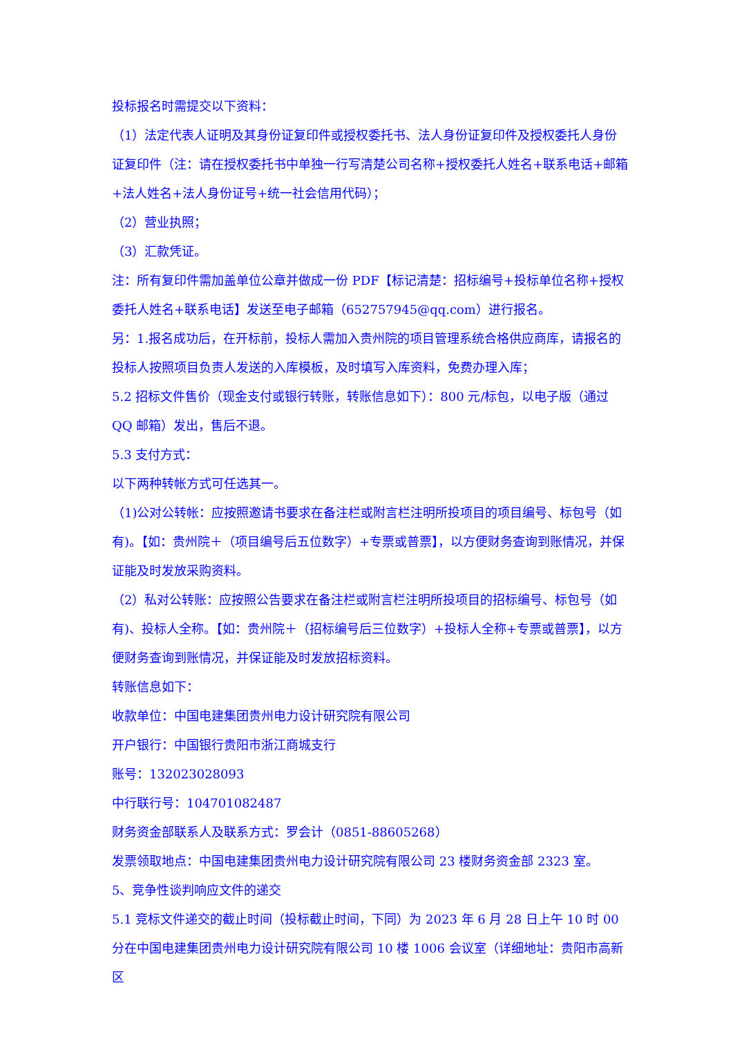投标报名时需提交以下资料：
（1）法定代表人证明及其身份证复印件或授权委托书、法人身份证复印件及授权委托人身份证复印件（注：请在授权委托书中单独一行写清楚公司名称+授权委托人姓名+联系电话+邮箱+法人姓名+法人身份证号+统一社会信用代码）；
（2）营业执照；
（3）汇款凭证。
注：所有复印件需加盖单位公章并做成一份 PDF【标记清楚：招标编号+投标单位名称+授权委托人姓名+联系电话】发送至电子邮箱（652757945@qq.com）进行报名。
另：1.报名成功后，在开标前，投标人需加入贵州院的项目管理系统合格供应商库，请报名的投标人按照项目负责人发送的入库模板，及时填写入库资料，免费办理入库；
5.2 招标文件售价（现金支付或银行转账，转账信息如下）：800 元/标包，以电子版（通过 QQ 邮箱）发出，售后不退。
5.3 支付方式：
以下两种转帐方式可任选其一。
（1)公对公转帐：应按照邀请书要求在备注栏或附言栏注明所投项目的项目编号、标包号（如有)。【如：贵州院＋（项目编号后五位数字）+专票或普票】，以方便财务查询到账情况，并保证能及时发放采购资料。
（2）私对公转账：应按照公告要求在备注栏或附言栏注明所投项目的招标编号、标包号（如有)、投标人全称。【如：贵州院＋（招标编号后三位数字）+投标人全称+专票或普票】，以方便财务查询到账情况，并保证能及时发放招标资料。
转账信息如下：
收款单位：中国电建集团贵州电力设计研究院有限公司
开户银行：中国银行贵阳市浙江商城支行
账号：132023028093
中行联行号：104701082487
财务资金部联系人及联系方式：罗会计（0851-88605268）
发票领取地点：中国电建集团贵州电力设计研究院有限公司 23 楼财务资金部 2323 室。
5、竞争性谈判响应文件的递交
5.1 竞标文件递交的截止时间（投标截止时间，下同）为 2023 年 6 月 28 日上午 10 时 00 分在中国电建集团贵州电力设计研究院有限公司 10 楼 1006 会议室（详细地址：贵阳市高新区